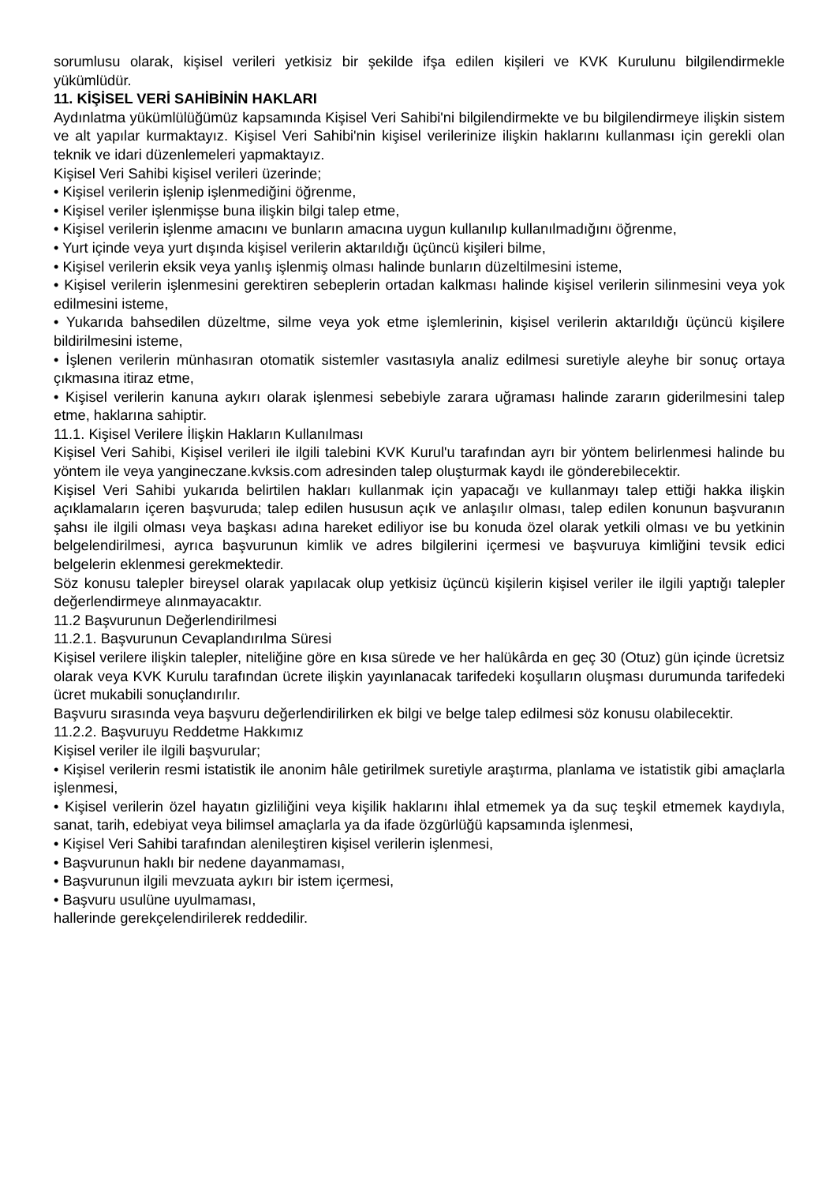sorumlusu olarak, kişisel verileri yetkisiz bir şekilde ifşa edilen kişileri ve KVK Kurulunu bilgilendirmekle yükümlüdür.
11. KİŞİSEL VERİ SAHİBİNİN HAKLARI
Aydınlatma yükümlülüğümüz kapsamında Kişisel Veri Sahibi'ni bilgilendirmekte ve bu bilgilendirmeye ilişkin sistem ve alt yapılar kurmaktayız. Kişisel Veri Sahibi'nin kişisel verilerinize ilişkin haklarını kullanması için gerekli olan teknik ve idari düzenlemeleri yapmaktayız.
Kişisel Veri Sahibi kişisel verileri üzerinde;
• Kişisel verilerin işlenip işlenmediğini öğrenme,
• Kişisel veriler işlenmişse buna ilişkin bilgi talep etme,
• Kişisel verilerin işlenme amacını ve bunların amacına uygun kullanılıp kullanılmadığını öğrenme,
• Yurt içinde veya yurt dışında kişisel verilerin aktarıldığı üçüncü kişileri bilme,
• Kişisel verilerin eksik veya yanlış işlenmiş olması halinde bunların düzeltilmesini isteme,
• Kişisel verilerin işlenmesini gerektiren sebeplerin ortadan kalkması halinde kişisel verilerin silinmesini veya yok edilmesini isteme,
• Yukarıda bahsedilen düzeltme, silme veya yok etme işlemlerinin, kişisel verilerin aktarıldığı üçüncü kişilere bildirilmesini isteme,
• İşlenen verilerin münhasıran otomatik sistemler vasıtasıyla analiz edilmesi suretiyle aleyhe bir sonuç ortaya çıkmasına itiraz etme,
• Kişisel verilerin kanuna aykırı olarak işlenmesi sebebiyle zarara uğraması halinde zararın giderilmesini talep etme, haklarına sahiptir.
11.1. Kişisel Verilere İlişkin Hakların Kullanılması
Kişisel Veri Sahibi, Kişisel verileri ile ilgili talebini KVK Kurul'u tarafından ayrı bir yöntem belirlenmesi halinde bu yöntem ile veya yangineczane.kvksis.com adresinden talep oluşturmak kaydı ile gönderebilecektir.
Kişisel Veri Sahibi yukarıda belirtilen hakları kullanmak için yapacağı ve kullanmayı talep ettiği hakka ilişkin açıklamaların içeren başvuruda; talep edilen hususun açık ve anlaşılır olması, talep edilen konunun başvuranın şahsı ile ilgili olması veya başkası adına hareket ediliyor ise bu konuda özel olarak yetkili olması ve bu yetkinin belgelendirilmesi, ayrıca başvurunun kimlik ve adres bilgilerini içermesi ve başvuruya kimliğini tevsik edici belgelerin eklenmesi gerekmektedir.
Söz konusu talepler bireysel olarak yapılacak olup yetkisiz üçüncü kişilerin kişisel veriler ile ilgili yaptığı talepler değerlendirmeye alınmayacaktır.
11.2 Başvurunun Değerlendirilmesi
11.2.1. Başvurunun Cevaplandırılma Süresi
Kişisel verilere ilişkin talepler, niteliğine göre en kısa sürede ve her halükârda en geç 30 (Otuz) gün içinde ücretsiz olarak veya KVK Kurulu tarafından ücrete ilişkin yayınlanacak tarifedeki koşulların oluşması durumunda tarifedeki ücret mukabili sonuçlandırılır.
Başvuru sırasında veya başvuru değerlendirilirken ek bilgi ve belge talep edilmesi söz konusu olabilecektir.
11.2.2. Başvuruyu Reddetme Hakkımız
Kişisel veriler ile ilgili başvurular;
• Kişisel verilerin resmi istatistik ile anonim hâle getirilmek suretiyle araştırma, planlama ve istatistik gibi amaçlarla işlenmesi,
• Kişisel verilerin özel hayatın gizliliğini veya kişilik haklarını ihlal etmemek ya da suç teşkil etmemek kaydıyla, sanat, tarih, edebiyat veya bilimsel amaçlarla ya da ifade özgürlüğü kapsamında işlenmesi,
• Kişisel Veri Sahibi tarafından alenileştiren kişisel verilerin işlenmesi,
• Başvurunun haklı bir nedene dayanmaması,
• Başvurunun ilgili mevzuata aykırı bir istem içermesi,
• Başvuru usulüne uyulmaması,
hallerinde gerekçelendirilerek reddedilir.